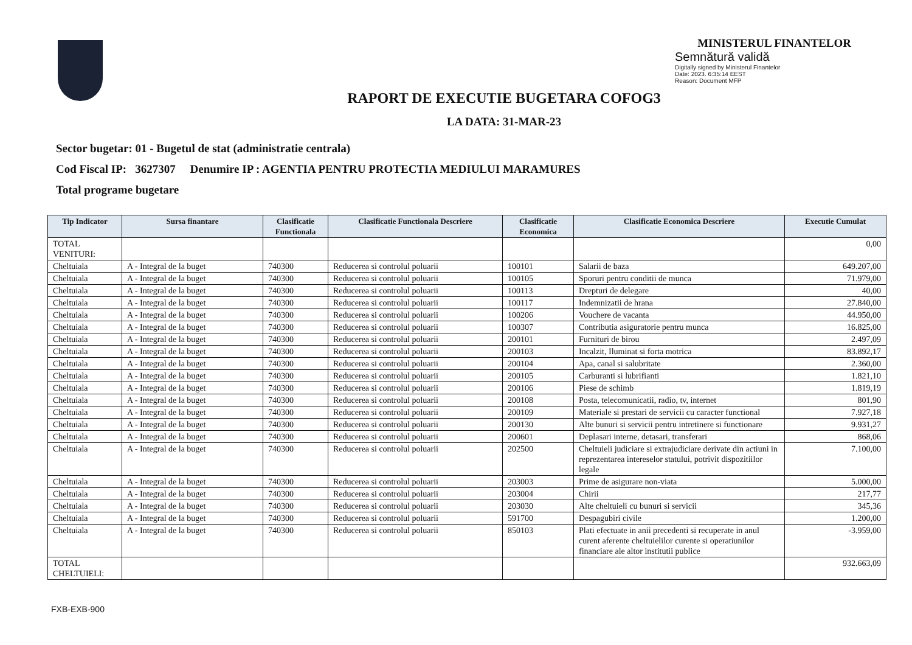MINISTERUL FINANTELOR
Semnătură validă
Digitally signed by Ministerul Finantelor
Date: 2023. 6:35:14 EEST
Reason: Document MFP
RAPORT DE EXECUTIE BUGETARA COFOG3
LA DATA: 31-MAR-23
Sector bugetar: 01 - Bugetul de stat (administratie centrala)
Cod Fiscal IP: 3627307 Denumire IP : AGENTIA PENTRU PROTECTIA MEDIULUI MARAMURES
Total programe bugetare
| Tip Indicator | Sursa finantare | Clasificatie Functionala | Clasificatie Functionala Descriere | Clasificatie Economica | Clasificatie Economica Descriere | Executie Cumulat |
| --- | --- | --- | --- | --- | --- | --- |
| TOTAL VENITURI: | | | | | | 0,00 |
| Cheltuiala | A - Integral de la buget | 740300 | Reducerea si controlul poluarii | 100101 | Salarii de baza | 649.207,00 |
| Cheltuiala | A - Integral de la buget | 740300 | Reducerea si controlul poluarii | 100105 | Sporuri pentru conditii de munca | 71.979,00 |
| Cheltuiala | A - Integral de la buget | 740300 | Reducerea si controlul poluarii | 100113 | Drepturi de delegare | 40,00 |
| Cheltuiala | A - Integral de la buget | 740300 | Reducerea si controlul poluarii | 100117 | Indemnizatii de hrana | 27.840,00 |
| Cheltuiala | A - Integral de la buget | 740300 | Reducerea si controlul poluarii | 100206 | Vouchere de vacanta | 44.950,00 |
| Cheltuiala | A - Integral de la buget | 740300 | Reducerea si controlul poluarii | 100307 | Contributia asiguratorie pentru munca | 16.825,00 |
| Cheltuiala | A - Integral de la buget | 740300 | Reducerea si controlul poluarii | 200101 | Furnituri de birou | 2.497,09 |
| Cheltuiala | A - Integral de la buget | 740300 | Reducerea si controlul poluarii | 200103 | Incalzit, Iluminat si forta motrica | 83.892,17 |
| Cheltuiala | A - Integral de la buget | 740300 | Reducerea si controlul poluarii | 200104 | Apa, canal si salubritate | 2.360,00 |
| Cheltuiala | A - Integral de la buget | 740300 | Reducerea si controlul poluarii | 200105 | Carburanti si lubrifianti | 1.821,10 |
| Cheltuiala | A - Integral de la buget | 740300 | Reducerea si controlul poluarii | 200106 | Piese de schimb | 1.819,19 |
| Cheltuiala | A - Integral de la buget | 740300 | Reducerea si controlul poluarii | 200108 | Posta, telecomunicatii, radio, tv, internet | 801,90 |
| Cheltuiala | A - Integral de la buget | 740300 | Reducerea si controlul poluarii | 200109 | Materiale si prestari de servicii cu caracter functional | 7.927,18 |
| Cheltuiala | A - Integral de la buget | 740300 | Reducerea si controlul poluarii | 200130 | Alte bunuri si servicii pentru intretinere si functionare | 9.931,27 |
| Cheltuiala | A - Integral de la buget | 740300 | Reducerea si controlul poluarii | 200601 | Deplasari interne, detasari, transferari | 868,06 |
| Cheltuiala | A - Integral de la buget | 740300 | Reducerea si controlul poluarii | 202500 | Cheltuieli judiciare si extrajudiciare derivate din actiuni in reprezentarea intereselor statului, potrivit dispozitiilor legale | 7.100,00 |
| Cheltuiala | A - Integral de la buget | 740300 | Reducerea si controlul poluarii | 203003 | Prime de asigurare non-viata | 5.000,00 |
| Cheltuiala | A - Integral de la buget | 740300 | Reducerea si controlul poluarii | 203004 | Chirii | 217,77 |
| Cheltuiala | A - Integral de la buget | 740300 | Reducerea si controlul poluarii | 203030 | Alte cheltuieli cu bunuri si servicii | 345,36 |
| Cheltuiala | A - Integral de la buget | 740300 | Reducerea si controlul poluarii | 591700 | Despagubiri civile | 1.200,00 |
| Cheltuiala | A - Integral de la buget | 740300 | Reducerea si controlul poluarii | 850103 | Plati efectuate in anii precedenti si recuperate in anul curent aferente cheltuielilor curente si operatiunilor financiare ale altor institutii publice | -3.959,00 |
| TOTAL CHELTUIELI: | | | | | | 932.663,09 |
FXB-EXB-900